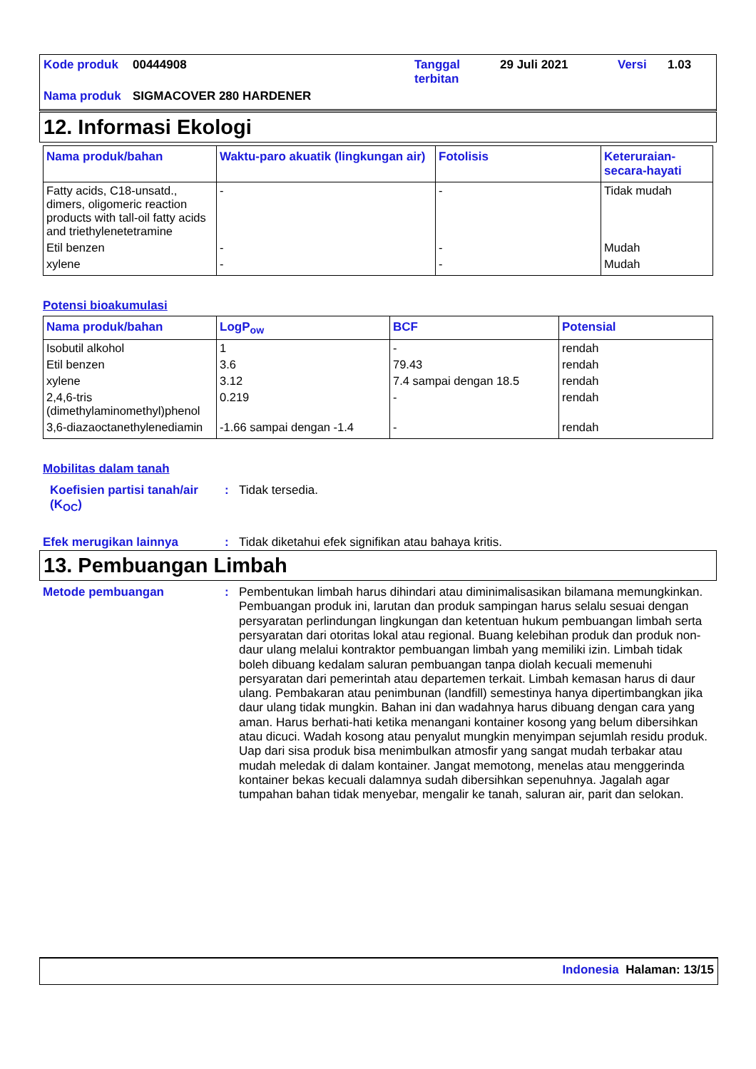| Kode produk | 00444908 | Tanggal terbitan | 29 Juli 2021 | Versi | 1.03 |
| Nama produk | SIGMACOVER 280 HARDENER | | | | |
12. Informasi Ekologi
| Nama produk/bahan | Waktu-paro akuatik (lingkungan air) | Fotolisis | Keteruraian-secara-hayati |
| --- | --- | --- | --- |
| Fatty acids, C18-unsatd., dimers, oligomeric reaction products with tall-oil fatty acids and triethylenetetramine | - | - | Tidak mudah |
| Etil benzen | - | - | Mudah |
| xylene | - | - | Mudah |
Potensi bioakumulasi
| Nama produk/bahan | LogP<sub>ow</sub> | BCF | Potensial |
| --- | --- | --- | --- |
| Isobutil alkohol | 1 | - | rendah |
| Etil benzen | 3.6 | 79.43 | rendah |
| xylene | 3.12 | 7.4 sampai dengan 18.5 | rendah |
| 2,4,6-tris (dimethylaminomethyl)phenol | 0.219 | - | rendah |
| 3,6-diazaoctanethylenediamin | -1.66 sampai dengan -1.4 | - | rendah |
Mobilitas dalam tanah
Koefisien partisi tanah/air (K<sub>OC</sub>)
:
Tidak tersedia.
Efek merugikan lainnya :
Tidak diketahui efek signifikan atau bahaya kritis.
13. Pembuangan Limbah
Metode pembuangan :
Pembentukan limbah harus dihindari atau diminimalisasikan bilamana memungkinkan. Pembuangan produk ini, larutan dan produk sampingan harus selalu sesuai dengan persyaratan perlindungan lingkungan dan ketentuan hukum pembuangan limbah serta persyaratan dari otoritas lokal atau regional. Buang kelebihan produk dan produk non-daur ulang melalui kontraktor pembuangan limbah yang memiliki izin. Limbah tidak boleh dibuang kedalam saluran pembuangan tanpa diolah kecuali memenuhi persyaratan dari pemerintah atau departemen terkait. Limbah kemasan harus di daur ulang. Pembakaran atau penimbunan (landfill) semestinya hanya dipertimbangkan jika daur ulang tidak mungkin. Bahan ini dan wadahnya harus dibuang dengan cara yang aman. Harus berhati-hati ketika menangani kontainer kosong yang belum dibersihkan atau dicuci. Wadah kosong atau penyalut mungkin menyimpan sejumlah residu produk. Uap dari sisa produk bisa menimbulkan atmosfir yang sangat mudah terbakar atau mudah meledak di dalam kontainer. Jangat memotong, menelas atau menggerinda kontainer bekas kecuali dalamnya sudah dibersihkan sepenuhnya. Jagalah agar tumpahan bahan tidak menyebar, mengalir ke tanah, saluran air, parit dan selokan.
Indonesia Halaman: 13/15